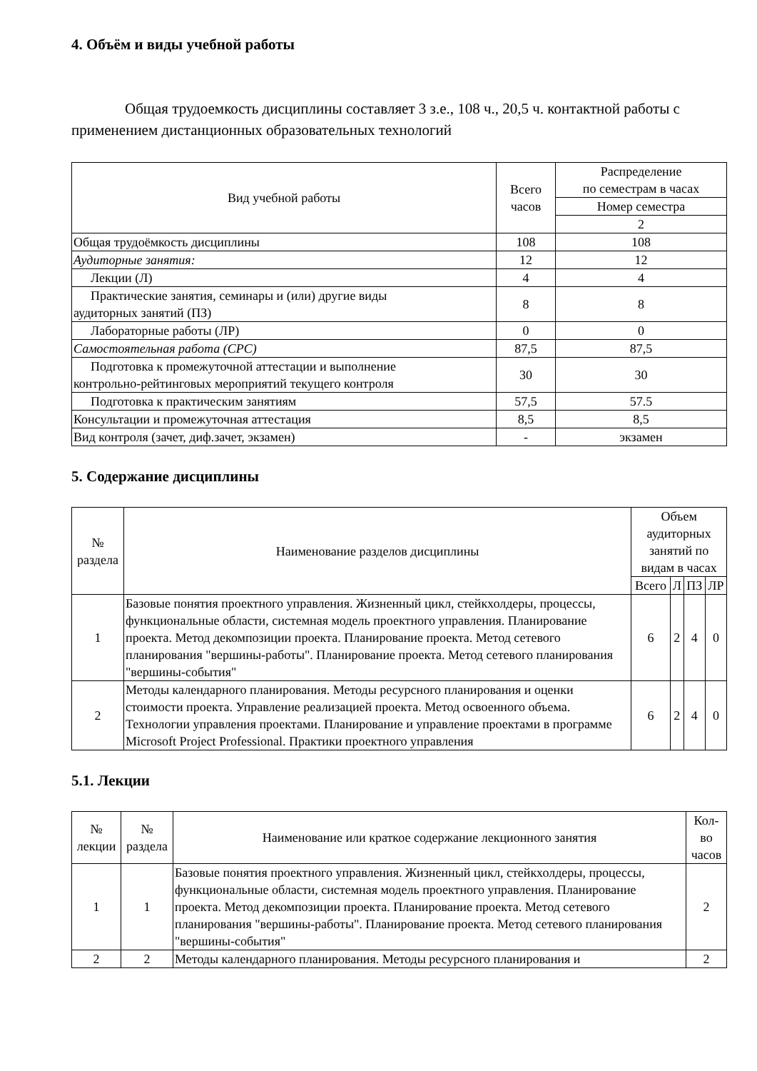4. Объём и виды учебной работы
Общая трудоемкость дисциплины составляет 3 з.е., 108 ч., 20,5 ч. контактной работы с применением дистанционных образовательных технологий
| Вид учебной работы | Всего часов | Распределение по семестрам в часах |
| --- | --- | --- |
| | | Номер семестра |
| | | 2 |
| Общая трудоёмкость дисциплины | 108 | 108 |
| Аудиторные занятия: | 12 | 12 |
| Лекции (Л) | 4 | 4 |
| Практические занятия, семинары и (или) другие виды аудиторных занятий (ПЗ) | 8 | 8 |
| Лабораторные работы (ЛР) | 0 | 0 |
| Самостоятельная работа (СРС) | 87,5 | 87,5 |
| Подготовка к промежуточной аттестации и выполнение контрольно-рейтинговых мероприятий текущего контроля | 30 | 30 |
| Подготовка к практическим занятиям | 57,5 | 57.5 |
| Консультации и промежуточная аттестация | 8,5 | 8,5 |
| Вид контроля (зачет, диф.зачет, экзамен) | - | экзамен |
5. Содержание дисциплины
| № раздела | Наименование разделов дисциплины | Объем аудиторных занятий по видам в часах | | | |
| --- | --- | --- | --- | --- | --- |
| | | Всего | Л | ПЗ | ЛР |
| 1 | Базовые понятия проектного управления. Жизненный цикл, стейкхолдеры, процессы, функциональные области, системная модель проектного управления. Планирование проекта. Метод декомпозиции проекта. Планирование проекта. Метод сетевого планирования "вершины-работы". Планирование проекта. Метод сетевого планирования "вершины-события" | 6 | 2 | 4 | 0 |
| 2 | Методы календарного планирования. Методы ресурсного планирования и оценки стоимости проекта. Управление реализацией проекта. Метод освоенного объема. Технологии управления проектами. Планирование и управление проектами в программе Microsoft Project Professional. Практики проектного управления | 6 | 2 | 4 | 0 |
5.1. Лекции
| № лекции | № раздела | Наименование или краткое содержание лекционного занятия | Кол-во часов |
| --- | --- | --- | --- |
| 1 | 1 | Базовые понятия проектного управления. Жизненный цикл, стейкхолдеры, процессы, функциональные области, системная модель проектного управления. Планирование проекта. Метод декомпозиции проекта. Планирование проекта. Метод сетевого планирования "вершины-работы". Планирование проекта. Метод сетевого планирования "вершины-события" | 2 |
| 2 | 2 | Методы календарного планирования. Методы ресурсного планирования и | 2 |